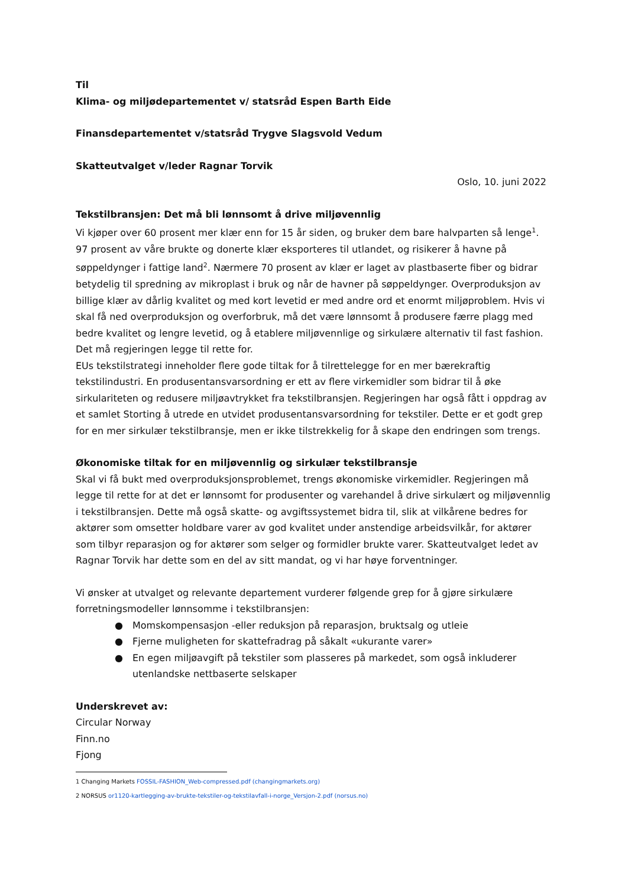Til
Klima- og miljødepartementet v/ statsråd Espen Barth Eide
Finansdepartementet v/statsråd Trygve Slagsvold Vedum
Skatteutvalget v/leder Ragnar Torvik
Oslo, 10. juni 2022
Tekstilbransjen: Det må bli lønnsomt å drive miljøvennlig
Vi kjøper over 60 prosent mer klær enn for 15 år siden, og bruker dem bare halvparten så lenge<sup>1</sup>. 97 prosent av våre brukte og donerte klær eksporteres til utlandet, og risikerer å havne på søppeldynger i fattige land<sup>2</sup>. Nærmere 70 prosent av klær er laget av plastbaserte fiber og bidrar betydelig til spredning av mikroplast i bruk og når de havner på søppeldynger. Overproduksjon av billige klær av dårlig kvalitet og med kort levetid er med andre ord et enormt miljøproblem. Hvis vi skal få ned overproduksjon og overforbruk, må det være lønnsomt å produsere færre plagg med bedre kvalitet og lengre levetid, og å etablere miljøvennlige og sirkulære alternativ til fast fashion. Det må regjeringen legge til rette for.
EUs tekstilstrategi inneholder flere gode tiltak for å tilrettelegge for en mer bærekraftig tekstilindustri. En produsentansvarsordning er ett av flere virkemidler som bidrar til å øke sirkulariteten og redusere miljøavtrykket fra tekstilbransjen. Regjeringen har også fått i oppdrag av et samlet Storting å utrede en utvidet produsentansvarsordning for tekstiler. Dette er et godt grep for en mer sirkulær tekstilbransje, men er ikke tilstrekkelig for å skape den endringen som trengs.
Økonomiske tiltak for en miljøvennlig og sirkulær tekstilbransje
Skal vi få bukt med overproduksjonsproblemet, trengs økonomiske virkemidler. Regjeringen må legge til rette for at det er lønnsomt for produsenter og varehandel å drive sirkulært og miljøvennlig i tekstilbransjen. Dette må også skatte- og avgiftssystemet bidra til, slik at vilkårene bedres for aktører som omsetter holdbare varer av god kvalitet under anstendige arbeidsvilkår, for aktører som tilbyr reparasjon og for aktører som selger og formidler brukte varer. Skatteutvalget ledet av Ragnar Torvik har dette som en del av sitt mandat, og vi har høye forventninger.
Vi ønsker at utvalget og relevante departement vurderer følgende grep for å gjøre sirkulære forretningsmodeller lønnsomme i tekstilbransjen:
● Momskompensasjon -eller reduksjon på reparasjon, bruktsalg og utleie
● Fjerne muligheten for skattefradrag på såkalt «ukurante varer»
● En egen miljøavgift på tekstiler som plasseres på markedet, som også inkluderer utenlandske nettbaserte selskaper
Underskrevet av:
Circular Norway
Finn.no
Fjong
1 Changing Markets FOSSIL-FASHION_Web-compressed.pdf (changingmarkets.org)
2 NORSUS or1120-kartlegging-av-brukte-tekstiler-og-tekstilavfall-i-norge_Versjon-2.pdf (norsus.no)